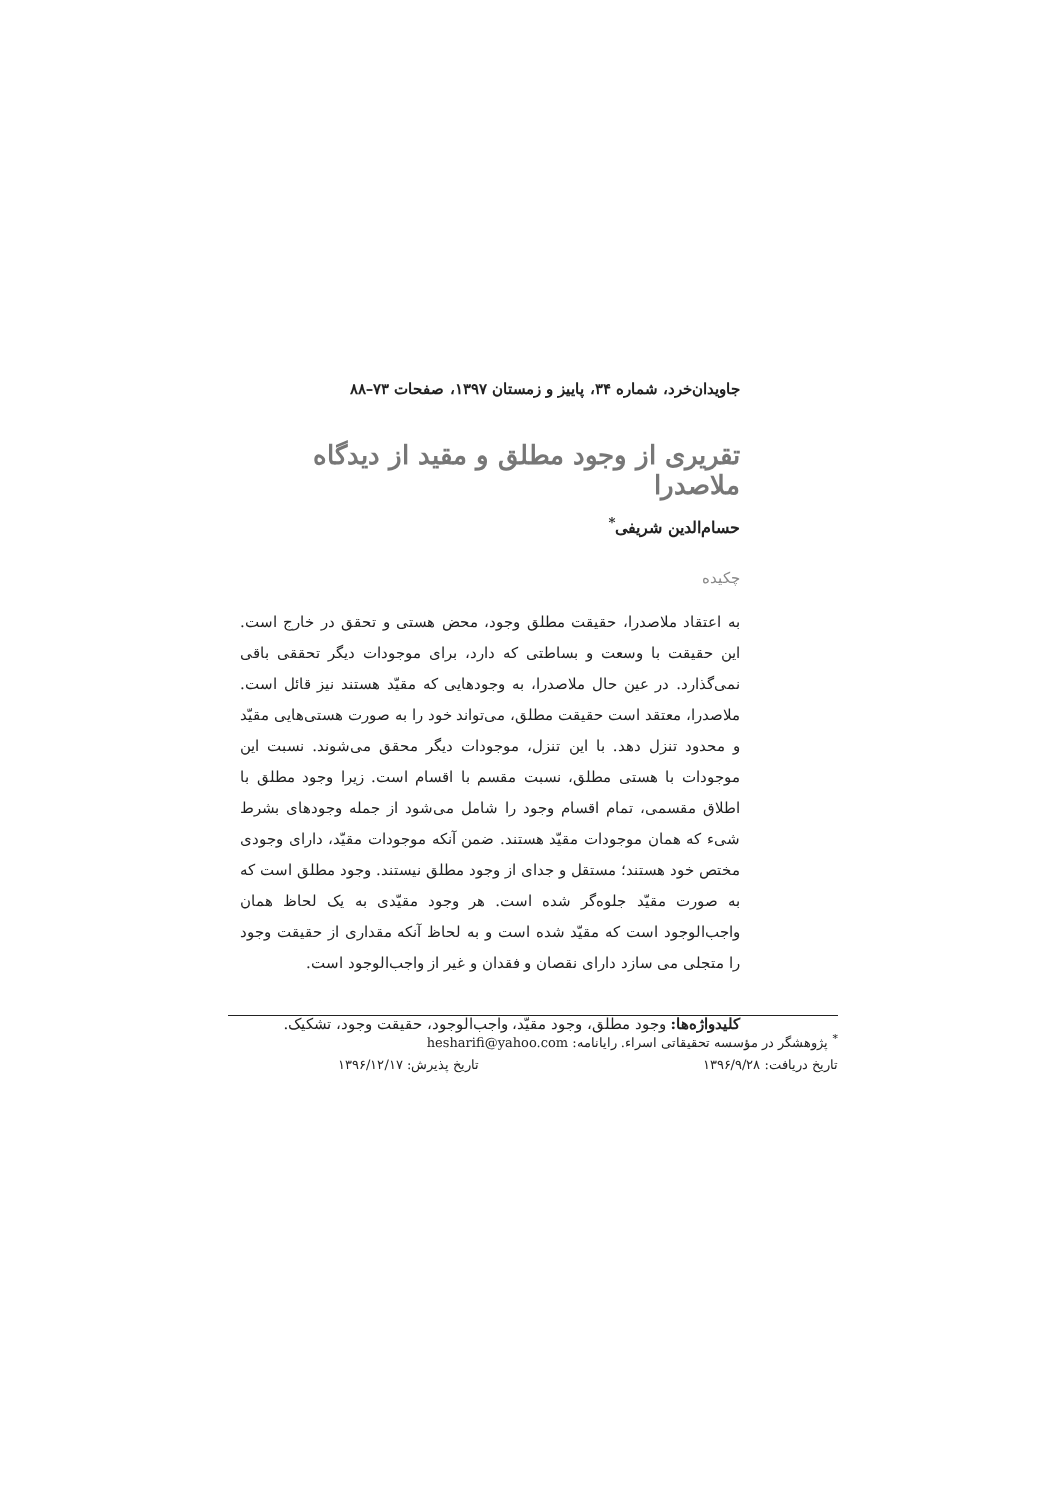جاویدان‌خرد، شماره ۳۴، پاییز و زمستان ۱۳۹۷، صفحات ۷۳–۸۸
تقریری از وجود مطلق و مقید از دیدگاه ملاصدرا
حسام‌الدین شریفی<sup>*</sup>
چکیده
به اعتقاد ملاصدرا، حقیقت مطلق وجود، محض هستی و تحقق در خارج است. این حقیقت با وسعت و بساطتی که دارد، برای موجودات دیگر تحققی باقی نمی‌گذارد. در عین حال ملاصدرا، به وجودهایی که مقیّد هستند نیز قائل است. ملاصدرا، معتقد است حقیقت مطلق، می‌تواند خود را به صورت هستی‌هایی مقیّد و محدود تنزل دهد. با این تنزل، موجودات دیگر محقق می‌شوند. نسبت این موجودات با هستی مطلق، نسبت مقسم با اقسام است. زیرا وجود مطلق با اطلاق مقسمی، تمام اقسام وجود را شامل می‌شود از جمله وجودهای بشرط شیء که همان موجودات مقیّد هستند. ضمن آنکه موجودات مقیّد، دارای وجودی مختص خود هستند؛ مستقل و جدای از وجود مطلق نیستند. وجود مطلق است که به صورت مقیّد جلوه‌گر شده است. هر وجود مقیّدی به یک لحاظ همان واجب‌الوجود است که مقیّد شده است و به لحاظ آنکه مقداری از حقیقت وجود را متجلی می سازد دارای نقصان و فقدان و غیر از واجب‌الوجود است.
کلیدواژه‌ها: وجود مطلق، وجود مقیّد، واجب‌الوجود، حقیقت وجود، تشکیک.
<sup>*</sup> پژوهشگر در مؤسسه تحقیقاتی اسراء. رایانامه: hesharifi@yahoo.com
تاریخ دریافت: ۱۳۹۶/۹/۲۸ تاریخ پذیرش: ۱۳۹۶/۱۲/۱۷